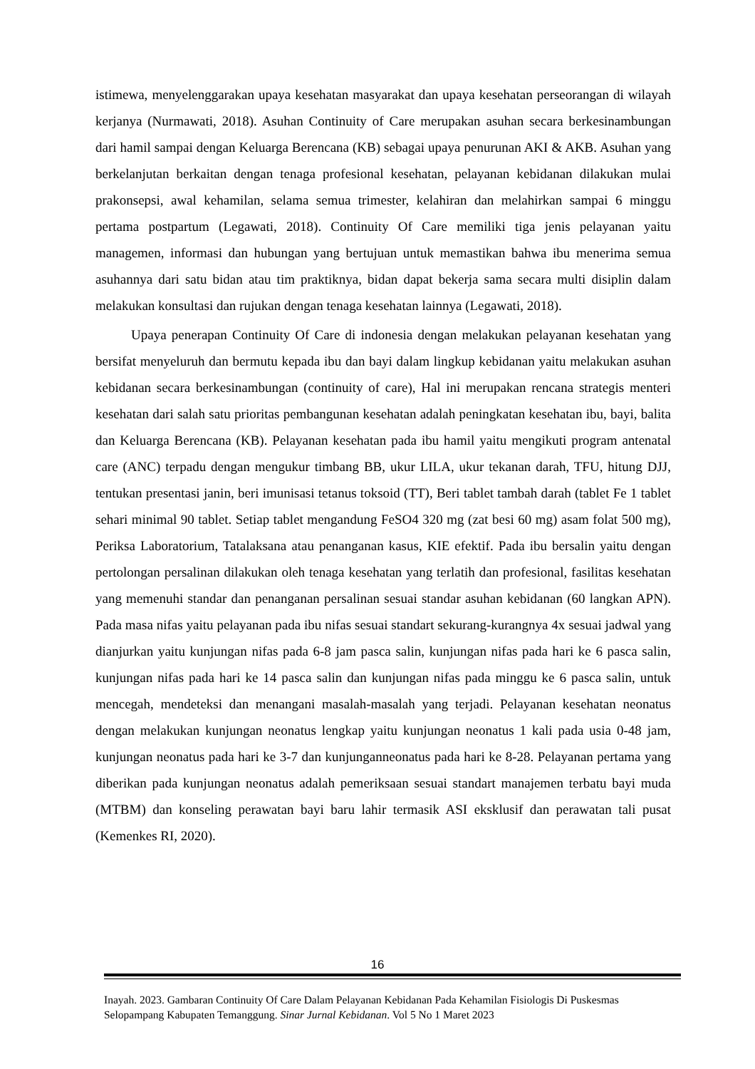istimewa, menyelenggarakan upaya kesehatan masyarakat dan upaya kesehatan perseorangan di wilayah kerjanya (Nurmawati, 2018). Asuhan Continuity of Care merupakan asuhan secara berkesinambungan dari hamil sampai dengan Keluarga Berencana (KB) sebagai upaya penurunan AKI & AKB. Asuhan yang berkelanjutan berkaitan dengan tenaga profesional kesehatan, pelayanan kebidanan dilakukan mulai prakonsepsi, awal kehamilan, selama semua trimester, kelahiran dan melahirkan sampai 6 minggu pertama postpartum (Legawati, 2018). Continuity Of Care memiliki tiga jenis pelayanan yaitu managemen, informasi dan hubungan yang bertujuan untuk memastikan bahwa ibu menerima semua asuhannya dari satu bidan atau tim praktiknya, bidan dapat bekerja sama secara multi disiplin dalam melakukan konsultasi dan rujukan dengan tenaga kesehatan lainnya (Legawati, 2018).
Upaya penerapan Continuity Of Care di indonesia dengan melakukan pelayanan kesehatan yang bersifat menyeluruh dan bermutu kepada ibu dan bayi dalam lingkup kebidanan yaitu melakukan asuhan kebidanan secara berkesinambungan (continuity of care), Hal ini merupakan rencana strategis menteri kesehatan dari salah satu prioritas pembangunan kesehatan adalah peningkatan kesehatan ibu, bayi, balita dan Keluarga Berencana (KB). Pelayanan kesehatan pada ibu hamil yaitu mengikuti program antenatal care (ANC) terpadu dengan mengukur timbang BB, ukur LILA, ukur tekanan darah, TFU, hitung DJJ, tentukan presentasi janin, beri imunisasi tetanus toksoid (TT), Beri tablet tambah darah (tablet Fe 1 tablet sehari minimal 90 tablet. Setiap tablet mengandung FeSO4 320 mg (zat besi 60 mg) asam folat 500 mg), Periksa Laboratorium, Tatalaksana atau penanganan kasus, KIE efektif. Pada ibu bersalin yaitu dengan pertolongan persalinan dilakukan oleh tenaga kesehatan yang terlatih dan profesional, fasilitas kesehatan yang memenuhi standar dan penanganan persalinan sesuai standar asuhan kebidanan (60 langkan APN). Pada masa nifas yaitu pelayanan pada ibu nifas sesuai standart sekurang-kurangnya 4x sesuai jadwal yang dianjurkan yaitu kunjungan nifas pada 6-8 jam pasca salin, kunjungan nifas pada hari ke 6 pasca salin, kunjungan nifas pada hari ke 14 pasca salin dan kunjungan nifas pada minggu ke 6 pasca salin, untuk mencegah, mendeteksi dan menangani masalah-masalah yang terjadi. Pelayanan kesehatan neonatus dengan melakukan kunjungan neonatus lengkap yaitu kunjungan neonatus 1 kali pada usia 0-48 jam, kunjungan neonatus pada hari ke 3-7 dan kunjunganneonatus pada hari ke 8-28. Pelayanan pertama yang diberikan pada kunjungan neonatus adalah pemeriksaan sesuai standart manajemen terbatu bayi muda (MTBM) dan konseling perawatan bayi baru lahir termasik ASI eksklusif dan perawatan tali pusat (Kemenkes RI, 2020).
16
Inayah. 2023. Gambaran Continuity Of Care Dalam Pelayanan Kebidanan Pada Kehamilan Fisiologis Di Puskesmas Selopampang Kabupaten Temanggung. Sinar Jurnal Kebidanan. Vol 5 No 1 Maret 2023